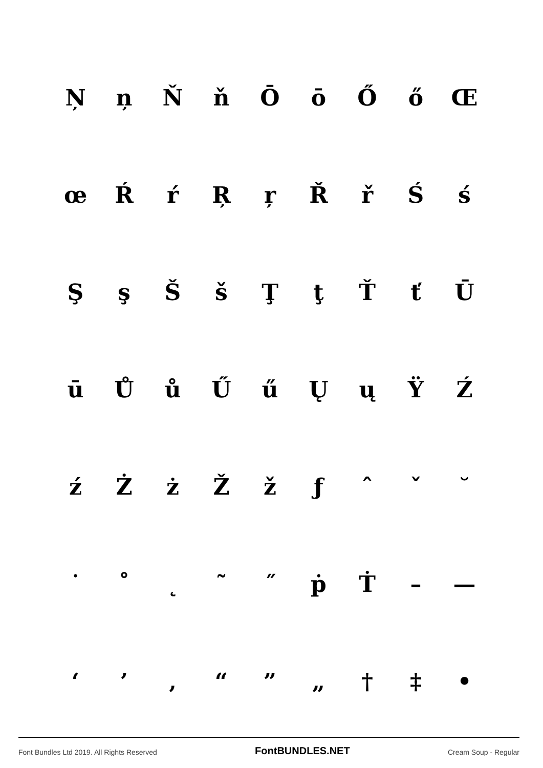| Ņ | ņ | Ň | ň | Ō | ō | Ő | ő | Œ |
| œ | Ŕ | ŕ | Ŗ | ŗ | Ř | ř | Ś | ś |
| Ş | ş | Š | š | Ţ | ţ | Ť | ť | Ū |
| ū | Ů | ů | Ű | ű | Ų | ų | Ÿ | Ź |
| ź | Ż | ż | Ž | ž | ƒ | ˆ | ˇ | ˘ |
| ˙ | ˚ | ˛ | ˜ | ˝ | ṗ | Ṫ | – | — |
| ‘ | ’ | ‚ | “ | ” | „ | † | ‡ | • |
Font Bundles Ltd 2019. All Rights Reserved FontBUNDLES.NET Cream Soup - Regular